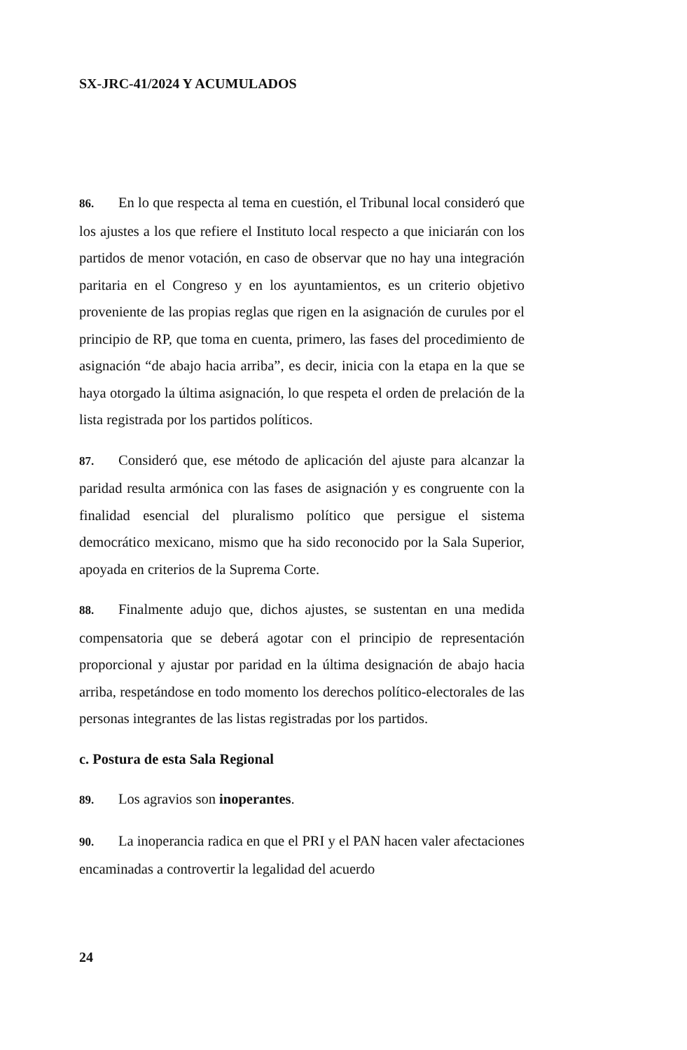SX-JRC-41/2024 Y ACUMULADOS
86. En lo que respecta al tema en cuestión, el Tribunal local consideró que los ajustes a los que refiere el Instituto local respecto a que iniciarán con los partidos de menor votación, en caso de observar que no hay una integración paritaria en el Congreso y en los ayuntamientos, es un criterio objetivo proveniente de las propias reglas que rigen en la asignación de curules por el principio de RP, que toma en cuenta, primero, las fases del procedimiento de asignación “de abajo hacia arriba”, es decir, inicia con la etapa en la que se haya otorgado la última asignación, lo que respeta el orden de prelación de la lista registrada por los partidos políticos.
87. Consideró que, ese método de aplicación del ajuste para alcanzar la paridad resulta armónica con las fases de asignación y es congruente con la finalidad esencial del pluralismo político que persigue el sistema democrático mexicano, mismo que ha sido reconocido por la Sala Superior, apoyada en criterios de la Suprema Corte.
88. Finalmente adujo que, dichos ajustes, se sustentan en una medida compensatoria que se deberá agotar con el principio de representación proporcional y ajustar por paridad en la última designación de abajo hacia arriba, respetándose en todo momento los derechos político-electorales de las personas integrantes de las listas registradas por los partidos.
c. Postura de esta Sala Regional
89. Los agravios son inoperantes.
90. La inoperancia radica en que el PRI y el PAN hacen valer afectaciones encaminadas a controvertir la legalidad del acuerdo
24